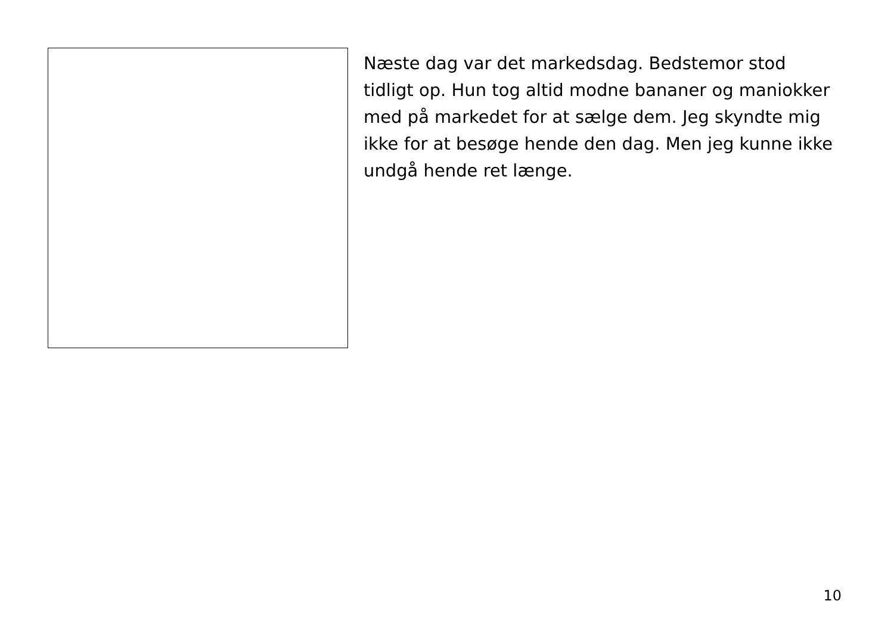Næste dag var det markedsdag. Bedstemor stod tidligt op. Hun tog altid modne bananer og maniokker med på markedet for at sælge dem. Jeg skyndte mig ikke for at besøge hende den dag. Men jeg kunne ikke undgå hende ret længe.
10